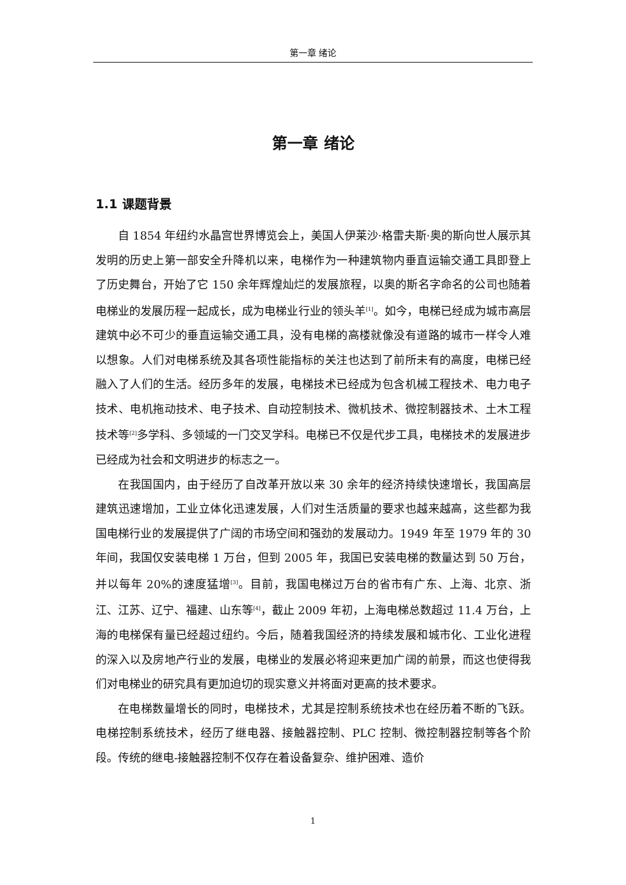第一章 绪论
第一章 绪论
1.1 课题背景
自 1854 年纽约水晶宫世界博览会上，美国人伊莱沙·格雷夫斯·奥的斯向世人展示其发明的历史上第一部安全升降机以来，电梯作为一种建筑物内垂直运输交通工具即登上了历史舞台，开始了它 150 余年辉煌灿烂的发展旅程，以奥的斯名字命名的公司也随着电梯业的发展历程一起成长，成为电梯业行业的领头羊<sup>[1]</sup>。如今，电梯已经成为城市高层建筑中必不可少的垂直运输交通工具，没有电梯的高楼就像没有道路的城市一样令人难以想象。人们对电梯系统及其各项性能指标的关注也达到了前所未有的高度，电梯已经融入了人们的生活。经历多年的发展，电梯技术已经成为包含机械工程技术、电力电子技术、电机拖动技术、电子技术、自动控制技术、微机技术、微控制器技术、土木工程技术等<sup>[2]</sup>多学科、多领域的一门交叉学科。电梯已不仅是代步工具，电梯技术的发展进步已经成为社会和文明进步的标志之一。
在我国国内，由于经历了自改革开放以来 30 余年的经济持续快速增长，我国高层建筑迅速增加，工业立体化迅速发展，人们对生活质量的要求也越来越高，这些都为我国电梯行业的发展提供了广阔的市场空间和强劲的发展动力。1949 年至 1979 年的 30 年间，我国仅安装电梯 1 万台，但到 2005 年，我国已安装电梯的数量达到 50 万台，并以每年 20%的速度猛增<sup>[3]</sup>。目前，我国电梯过万台的省市有广东、上海、北京、浙江、江苏、辽宁、福建、山东等<sup>[4]</sup>，截止 2009 年初，上海电梯总数超过 11.4 万台，上海的电梯保有量已经超过纽约。今后，随着我国经济的持续发展和城市化、工业化进程的深入以及房地产行业的发展，电梯业的发展必将迎来更加广阔的前景，而这也使得我们对电梯业的研究具有更加迫切的现实意义并将面对更高的技术要求。
在电梯数量增长的同时，电梯技术，尤其是控制系统技术也在经历着不断的飞跃。电梯控制系统技术，经历了继电器、接触器控制、PLC 控制、微控制器控制等各个阶段。传统的继电-接触器控制不仅存在着设备复杂、维护困难、造价
1